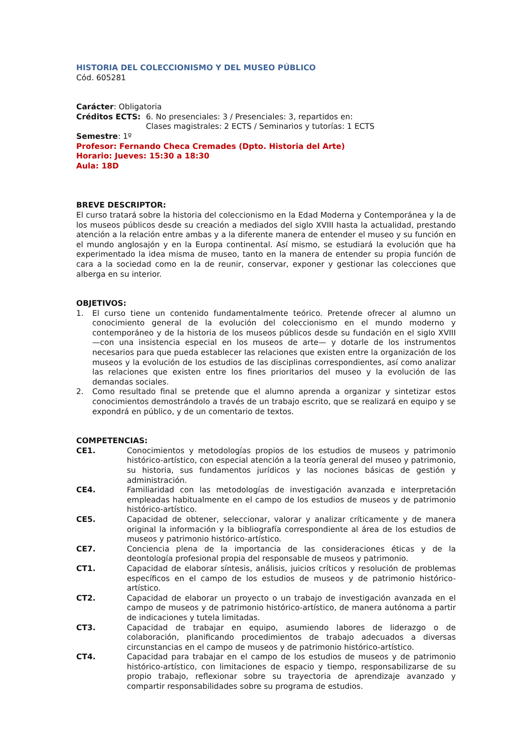HISTORIA DEL COLECCIONISMO Y DEL MUSEO PÚBLICO
Cód. 605281
Carácter: Obligatoria
Créditos ECTS: 6. No presenciales: 3 / Presenciales: 3, repartidos en:
Clases magistrales: 2 ECTS / Seminarios y tutorías: 1 ECTS
Semestre: 1º
Profesor: Fernando Checa Cremades (Dpto. Historia del Arte)
Horario: Jueves: 15:30 a 18:30
Aula: 18D
BREVE DESCRIPTOR:
El curso tratará sobre la historia del coleccionismo en la Edad Moderna y Contemporánea y la de los museos públicos desde su creación a mediados del siglo XVIII hasta la actualidad, prestando atención a la relación entre ambas y a la diferente manera de entender el museo y su función en el mundo anglosajón y en la Europa continental. Así mismo, se estudiará la evolución que ha experimentado la idea misma de museo, tanto en la manera de entender su propia función de cara a la sociedad como en la de reunir, conservar, exponer y gestionar las colecciones que alberga en su interior.
OBJETIVOS:
1. El curso tiene un contenido fundamentalmente teórico. Pretende ofrecer al alumno un conocimiento general de la evolución del coleccionismo en el mundo moderno y contemporáneo y de la historia de los museos públicos desde su fundación en el siglo XVIII —con una insistencia especial en los museos de arte— y dotarle de los instrumentos necesarios para que pueda establecer las relaciones que existen entre la organización de los museos y la evolución de los estudios de las disciplinas correspondientes, así como analizar las relaciones que existen entre los fines prioritarios del museo y la evolución de las demandas sociales.
2. Como resultado final se pretende que el alumno aprenda a organizar y sintetizar estos conocimientos demostrándolo a través de un trabajo escrito, que se realizará en equipo y se expondrá en público, y de un comentario de textos.
COMPETENCIAS:
CE1. Conocimientos y metodologías propios de los estudios de museos y patrimonio histórico-artístico, con especial atención a la teoría general del museo y patrimonio, su historia, sus fundamentos jurídicos y las nociones básicas de gestión y administración.
CE4. Familiaridad con las metodologías de investigación avanzada e interpretación empleadas habitualmente en el campo de los estudios de museos y de patrimonio histórico-artístico.
CE5. Capacidad de obtener, seleccionar, valorar y analizar críticamente y de manera original la información y la bibliografía correspondiente al área de los estudios de museos y patrimonio histórico-artístico.
CE7. Conciencia plena de la importancia de las consideraciones éticas y de la deontología profesional propia del responsable de museos y patrimonio.
CT1. Capacidad de elaborar síntesis, análisis, juicios críticos y resolución de problemas específicos en el campo de los estudios de museos y de patrimonio histórico-artístico.
CT2. Capacidad de elaborar un proyecto o un trabajo de investigación avanzada en el campo de museos y de patrimonio histórico-artístico, de manera autónoma a partir de indicaciones y tutela limitadas.
CT3. Capacidad de trabajar en equipo, asumiendo labores de liderazgo o de colaboración, planificando procedimientos de trabajo adecuados a diversas circunstancias en el campo de museos y de patrimonio histórico-artístico.
CT4. Capacidad para trabajar en el campo de los estudios de museos y de patrimonio histórico-artístico, con limitaciones de espacio y tiempo, responsabilizarse de su propio trabajo, reflexionar sobre su trayectoria de aprendizaje avanzado y compartir responsabilidades sobre su programa de estudios.